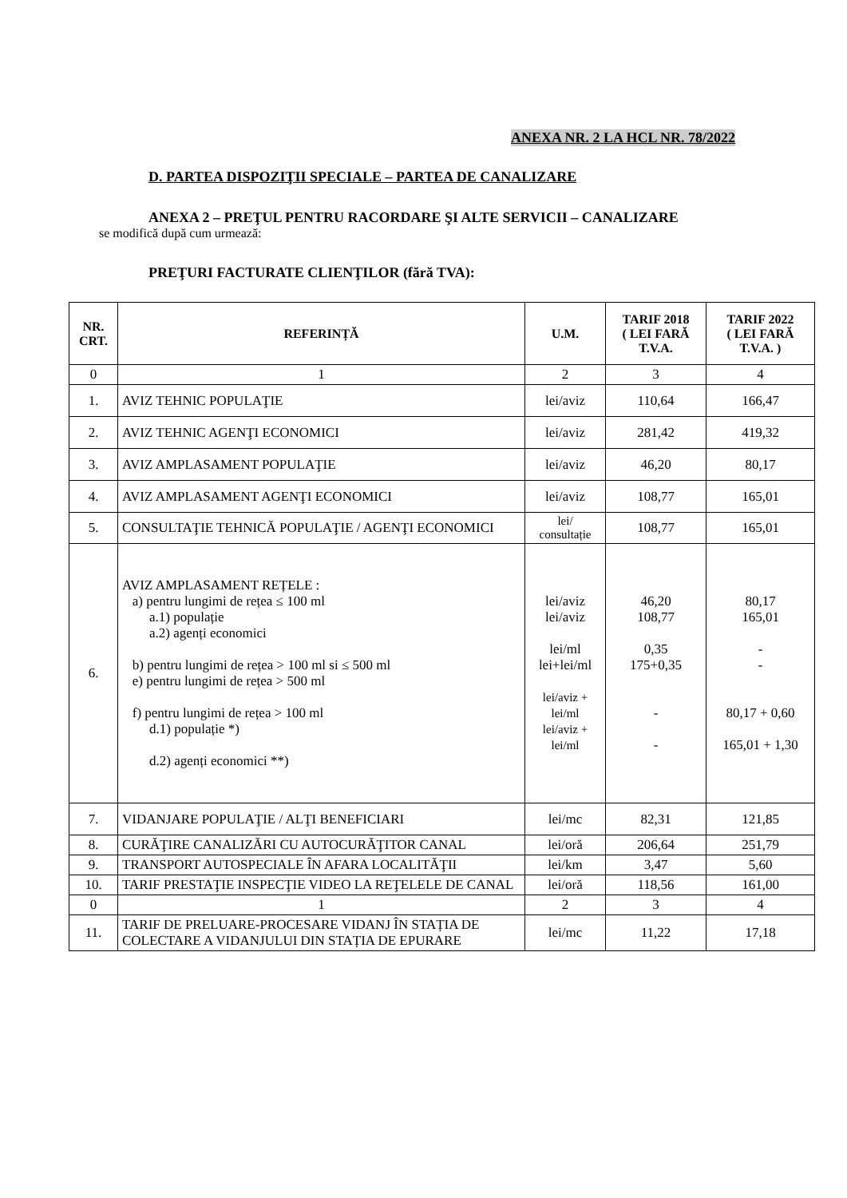ANEXA NR. 2 LA HCL NR. 78/2022
D. PARTEA DISPOZIŢII SPECIALE – PARTEA DE CANALIZARE
ANEXA 2 – PREŢUL PENTRU RACORDARE ŞI ALTE SERVICII – CANALIZARE
se modifică după cum urmează:
PREŢURI FACTURATE CLIENŢILOR (fără TVA):
| NR. CRT. | REFERINȚĂ | U.M. | TARIF 2018 ( LEI FARĂ T.V.A. | TARIF 2022 ( LEI FARĂ T.V.A. ) |
| --- | --- | --- | --- | --- |
| 0 | 1 | 2 | 3 | 4 |
| 1. | AVIZ TEHNIC POPULAŢIE | lei/aviz | 110,64 | 166,47 |
| 2. | AVIZ TEHNIC AGENŢI ECONOMICI | lei/aviz | 281,42 | 419,32 |
| 3. | AVIZ AMPLASAMENT POPULAŢIE | lei/aviz | 46,20 | 80,17 |
| 4. | AVIZ AMPLASAMENT AGENŢI ECONOMICI | lei/aviz | 108,77 | 165,01 |
| 5. | CONSULTAŢIE TEHNICĂ POPULAŢIE / AGENŢI ECONOMICI | lei/ consultație | 108,77 | 165,01 |
| 6. | AVIZ AMPLASAMENT REȚELE : a) pentru lungimi de rețea ≤ 100 ml a.1) populație a.2) agenți economici b) pentru lungimi de rețea > 100 ml si ≤ 500 ml e) pentru lungimi de rețea > 500 ml f) pentru lungimi de rețea > 100 ml d.1) populație *) d.2) agenți economici **) | lei/aviz lei/aviz lei/ml lei+lei/ml lei/aviz + lei/ml lei/aviz + lei/ml | 46,20 108,77 0,35 175+0,35 - - | 80,17 165,01 - - 80,17 + 0,60 165,01 + 1,30 |
| 7. | VIDANJARE POPULAŢIE / ALŢI BENEFICIARI | lei/mc | 82,31 | 121,85 |
| 8. | CURĂŢIRE CANALIZĂRI CU AUTOCURĂŢITOR CANAL | lei/oră | 206,64 | 251,79 |
| 9. | TRANSPORT AUTOSPECIALE ÎN AFARA LOCALITĂŢII | lei/km | 3,47 | 5,60 |
| 10. | TARIF PRESTAŢIE INSPECŢIE VIDEO LA REŢELELE DE CANAL | lei/oră | 118,56 | 161,00 |
| 0 | 1 | 2 | 3 | 4 |
| 11. | TARIF DE PRELUARE-PROCESARE VIDANJ ÎN STAȚIA DE COLECTARE A VIDANJULUI DIN STAȚIA DE EPURARE | lei/mc | 11,22 | 17,18 |